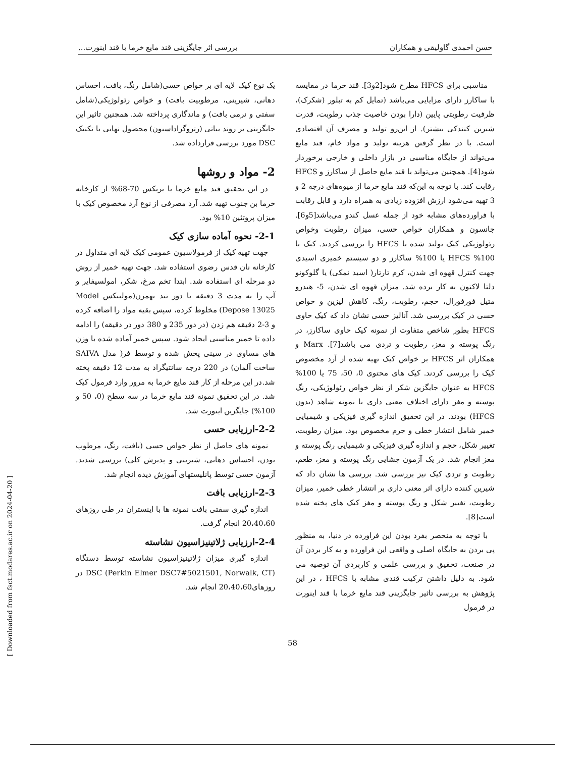حسن احمدی گاولیقی و همکاران بررسی اثر جایگزینی قند مایع خرما با قند اینورت...
مناسبی برای HFCS مطرح شود[2و3]. قند خرما در مقایسه با ساکارز دارای مزایایی می‌باشد (تمایل کم به تبلور (شکرک)، ظرفیت رطوبتی پایین (دارا بودن خاصیت جذب رطوبت، قدرت شیرین کنندکی بیشتر). از این‌رو تولید و مصرف آن اقتصادی است. با در نظر گرفتن هزینه تولید و مواد خام، قند مایع می‌تواند از جایگاه مناسبی در بازار داخلی و خارجی برخوردار شود[4]. همچنین می‌تواند با قند مایع حاصل از ساکارز و HFCS رقابت کند. با توجه به این‌که قند مایع خرما از میوه‌های درجه 2 و 3 تهیه می‌شود ارزش افزوده زیادی به همراه دارد و قابل رقابت با فراورده‌های مشابه خود از جمله عسل کندو می‌باشد[5و6]. جانسون و همکاران خواص حسی، میزان رطوبت وخواص رئولوژیکی کیک تولید شده با HFCS را بررسی کردند. کیک با 100% HFCS یا 100% ساکارز و دو سیستم خمیری اسیدی جهت کنترل قهوه ای شدن، کرم تارتار( اسید نمکی) یا گلوکونو دلتا لاکتون به کار برده شد. میزان قهوه ای شدن، 5- هیدرو متیل فورفورال، حجم، رطوبت، رنگ، کاهش لیزین و خواص حسی در کیک بررسی شد. آنالیز حسی نشان داد که کیک حاوی HFCS بطور شاخص متفاوت از نمونه کیک حاوی ساکارز، در رنگ پوسته و مغز، رطوبت و تردی می باشد[7]. Marx و همکاران اثر HFCS بر خواص کیک تهیه شده از آرد مخصوص کیک را بررسی کردند. کیک های محتوی 0، 50، 75 یا 100% HFCS به عنوان جایگزین شکر از نظر خواص رئولوژیکی، رنگ پوسته و مغز دارای اختلاف معنی داری با نمونه شاهد (بدون HFCS) بودند. در این تحقیق اندازه گیری فیزیکی و شیمیایی خمیر شامل انتشار خطی و جرم مخصوص بود. میزان رطوبت، تغییر شکل، حجم و اندازه گیری فیزیکی و شیمیایی رنگ پوسته و مغز انجام شد. در یک آزمون چشایی رنگ پوسته و مغز، طعم، رطوبت و تردی کیک نیز بررسی شد. بررسی ها نشان داد که شیرین کننده دارای اثر معنی داری بر انتشار خطی خمیر، میزان رطوبت، تغییر شکل و رنگ پوسته و مغز کیک های پخته شده است[8].
با توجه به منحصر بفرد بودن این فراورده در دنیا، به منظور پی بردن به جایگاه اصلی و واقعی این فراورده و به کار بردن آن در صنعت، تحقیق و بررسی علمی و کاربردی آن توصیه می شود. به دلیل داشتن ترکیب قندی مشابه با HFCS ، در این پژوهش به بررسی تاثیر جایگزینی قند مایع خرما با قند اینورت در فرمول
یک نوع کیک لایه ای بر خواص حسی(شامل رنگ، بافت، احساس دهانی، شیرینی، مرطوبیت بافت) و خواص رئولوژیکی(شامل سفتی و نرمی بافت) و ماندگاری پرداخته شد. همچنین تاثیر این جایگزینی بر روند بیاتی (رتروگراداسیون) محصول نهایی با تکنیک DSC مورد بررسی قرارداده شد.
2- مواد و روشها
در این تحقیق قند مایع خرما با بریکس 70-68% از کارخانه خرما بن جنوب تهیه شد. آرد مصرفی از نوع آرد مخصوص کیک با میزان پروتئین 10% بود.
2-1- نحوه آماده سازی کیک
جهت تهیه کیک از فرمولاسیون عمومی کیک لایه ای متداول در کارخانه نان قدس رضوی استفاده شد. جهت تهیه خمیر از روش دو مرحله ای استفاده شد. ابتدا تخم مرغ، شکر، امولسیفایر و آب را به مدت 3 دقیقه با دور تند بهمزن(مولینکس Model Depose 13025) مخلوط کرده، سپس بقیه مواد را اضافه کرده و 3-2 دقیقه هم زدن (در دور 235 و 380 دور در دقیقه) را ادامه داده تا خمیر مناسبی ایجاد شود. سپس خمیر آماده شده با وزن های مساوی در سینی پخش شده و توسط فر( مدل SAIVA ساخت آلمان) در 220 درجه سانتیگراد به مدت 12 دقیقه پخته شد.در این مرحله از کار قند مایع خرما به مرور وارد فرمول کیک شد. در این تحقیق نمونه قند مایع خرما در سه سطح (0، 50 و 100%) جایگزین اینورت شد.
2-2-ارزیابی حسی
نمونه های حاصل از نظر خواص حسی (بافت، رنگ، مرطوب بودن، احساس دهانی، شیرینی و پذیرش کلی) بررسی شدند. آزمون حسی توسط پانلیستهای آموزش دیده انجام شد.
2-3-ارزیابی بافت
اندازه گیری سفتی بافت نمونه ها با اینستران در طی روزهای 20،40،60 انجام گرفت.
2-4-ارزیابی ژلاتینیزاسیون نشاسته
اندازه گیری میزان ژلاتینیزاسیون نشاسته توسط دستگاه DSC (Perkin Elmer DSC7#5021501, Norwalk, CT) در روزهای20،40،60 انجام شد.
58
[ Downloaded from fsct.modares.ac.ir on 2024-04-20 ]